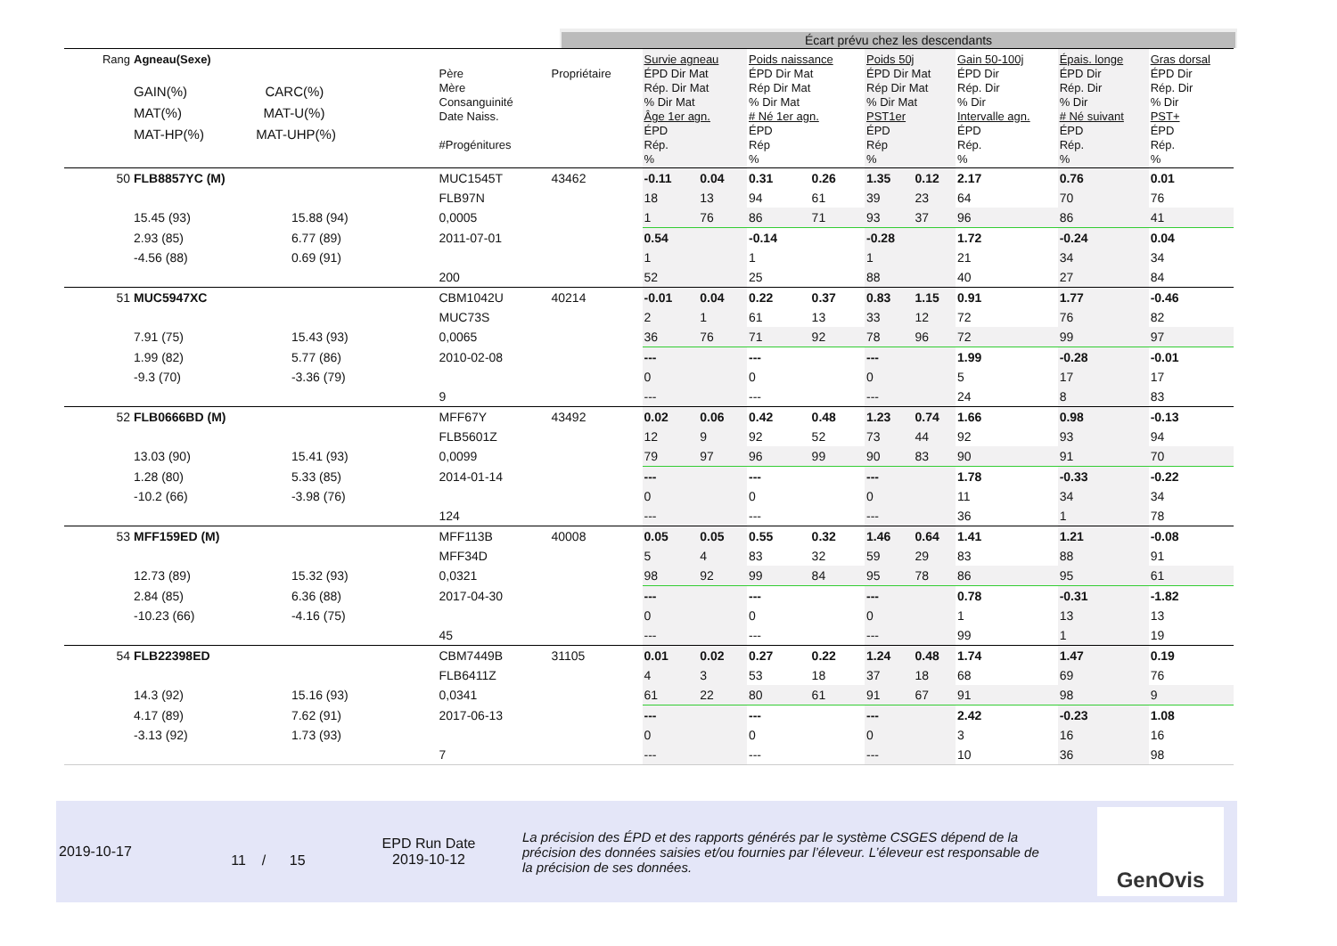Écart prévu chez les descendants
| Rang | Agneau(Sexe) GAIN(%) CARC(%) MAT(%) MAT-U(%) MAT-HP(%) MAT-UHP(%) | | Père Mère Consanguinité Date Naiss. #Progénitures | Propriétaire | Survie agneau ÉPD Dir Mat Rép. Dir Mat % Dir Mat Âge 1er agn. ÉPD Rép. % | | Poids naissance ÉPD Dir Mat Rép Dir Mat % Dir Mat # Né 1er agn. ÉPD Rép % | | Poids 50j ÉPD Dir Mat Rép Dir Mat % Dir Mat PST1er ÉPD Rép % | | Gain 50-100j ÉPD Dir Rép. Dir % Dir Intervalle agn. ÉPD Rép. % | Épais. longe ÉPD Dir Rép. Dir % Dir # Né suivant ÉPD Rép. % | Gras dorsal ÉPD Dir Rép. Dir % Dir PST+ ÉPD Rép. % |
| --- | --- | --- | --- | --- | --- | --- | --- | --- | --- | --- | --- | --- | --- |
| 50 | FLB8857YC (M) | | MUC1545T | 43462 | -0.11 | 0.04 | 0.31 | 0.26 | 1.35 | 0.12 | 2.17 | 0.76 | 0.01 |
| | | | FLB97N | | 18 | 13 | 94 | 61 | 39 | 23 | 64 | 70 | 76 |
| | 15.45 (93) | 15.88 (94) | 0,0005 | | 1 | 76 | 86 | 71 | 93 | 37 | 96 | 86 | 41 |
| | 2.93 (85) | 6.77 (89) | 2011-07-01 | | 0.54 | | -0.14 | | -0.28 | | 1.72 | -0.24 | 0.04 |
| | -4.56 (88) | 0.69 (91) | | | 1 | | 1 | | 1 | | 21 | 34 | 34 |
| | | | 200 | | 52 | | 25 | | 88 | | 40 | 27 | 84 |
| 51 | MUC5947XC | | CBM1042U | 40214 | -0.01 | 0.04 | 0.22 | 0.37 | 0.83 | 1.15 | 0.91 | 1.77 | -0.46 |
| | | | MUC73S | | 2 | 1 | 61 | 13 | 33 | 12 | 72 | 76 | 82 |
| | 7.91 (75) | 15.43 (93) | 0,0065 | | 36 | 76 | 71 | 92 | 78 | 96 | 72 | 99 | 97 |
| | 1.99 (82) | 5.77 (86) | 2010-02-08 | | --- | | --- | | --- | | 1.99 | -0.28 | -0.01 |
| | -9.3 (70) | -3.36 (79) | | | 0 | | 0 | | 0 | | 5 | 17 | 17 |
| | | | 9 | | --- | | --- | | --- | | 24 | 8 | 83 |
| 52 | FLB0666BD (M) | | MFF67Y | 43492 | 0.02 | 0.06 | 0.42 | 0.48 | 1.23 | 0.74 | 1.66 | 0.98 | -0.13 |
| | | | FLB5601Z | | 12 | 9 | 92 | 52 | 73 | 44 | 92 | 93 | 94 |
| | 13.03 (90) | 15.41 (93) | 0,0099 | | 79 | 97 | 96 | 99 | 90 | 83 | 90 | 91 | 70 |
| | 1.28 (80) | 5.33 (85) | 2014-01-14 | | --- | | --- | | --- | | 1.78 | -0.33 | -0.22 |
| | -10.2 (66) | -3.98 (76) | | | 0 | | 0 | | 0 | | 11 | 34 | 34 |
| | | | 124 | | --- | | --- | | --- | | 36 | 1 | 78 |
| 53 | MFF159ED (M) | | MFF113B | 40008 | 0.05 | 0.05 | 0.55 | 0.32 | 1.46 | 0.64 | 1.41 | 1.21 | -0.08 |
| | | | MFF34D | | 5 | 4 | 83 | 32 | 59 | 29 | 83 | 88 | 91 |
| | 12.73 (89) | 15.32 (93) | 0,0321 | | 98 | 92 | 99 | 84 | 95 | 78 | 86 | 95 | 61 |
| | 2.84 (85) | 6.36 (88) | 2017-04-30 | | --- | | --- | | --- | | 0.78 | -0.31 | -1.82 |
| | -10.23 (66) | -4.16 (75) | | | 0 | | 0 | | 0 | | 1 | 13 | 13 |
| | | | 45 | | --- | | --- | | --- | | 99 | 1 | 19 |
| 54 | FLB22398ED | | CBM7449B | 31105 | 0.01 | 0.02 | 0.27 | 0.22 | 1.24 | 0.48 | 1.74 | 1.47 | 0.19 |
| | | | FLB6411Z | | 4 | 3 | 53 | 18 | 37 | 18 | 68 | 69 | 76 |
| | 14.3 (92) | 15.16 (93) | 0,0341 | | 61 | 22 | 80 | 61 | 91 | 67 | 91 | 98 | 9 |
| | 4.17 (89) | 7.62 (91) | 2017-06-13 | | --- | | --- | | --- | | 2.42 | -0.23 | 1.08 |
| | -3.13 (92) | 1.73 (93) | | | 0 | | 0 | | 0 | | 3 | 16 | 16 |
| | | | 7 | | --- | | --- | | --- | | 10 | 36 | 98 |
2019-10-17
11 / 15
EPD Run Date
2019-10-12
La précision des ÉPD et des rapports générés par le système CSGES dépend de la précision des données saisies et/ou fournies par l’éleveur. L’éleveur est responsable de la précision de ses données.
GenOvis